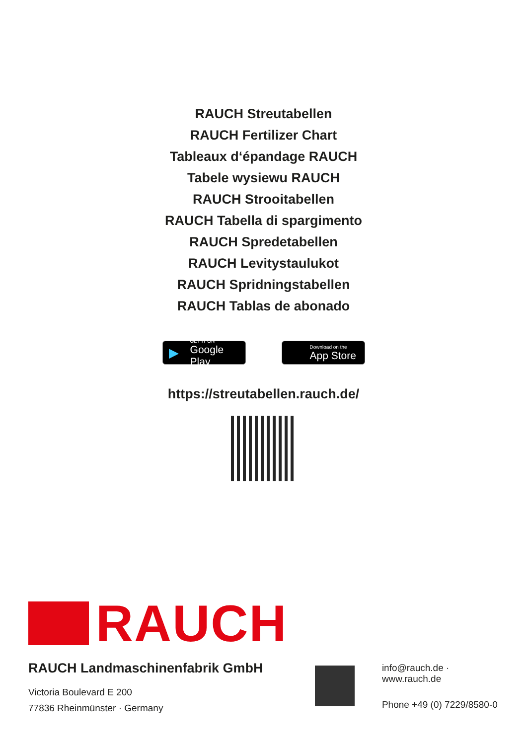RAUCH Streutabellen
RAUCH Fertilizer Chart
Tableaux d‘épandage RAUCH
Tabele wysiewu RAUCH
RAUCH Strooitabellen
RAUCH Tabella di spargimento
RAUCH Spredetabellen
RAUCH Levitystaulukot
RAUCH Spridningstabellen
RAUCH Tablas de abonado
▶ GET IT ON
Google Play
Download on the
App Store
https://streutabellen.rauch.de/
RAUCH
RAUCH Landmaschinenfabrik GmbH
Victoria Boulevard E 200
77836 Rheinmünster · Germany
info@rauch.de · www.rauch.de
Phone +49 (0) 7229/8580-0